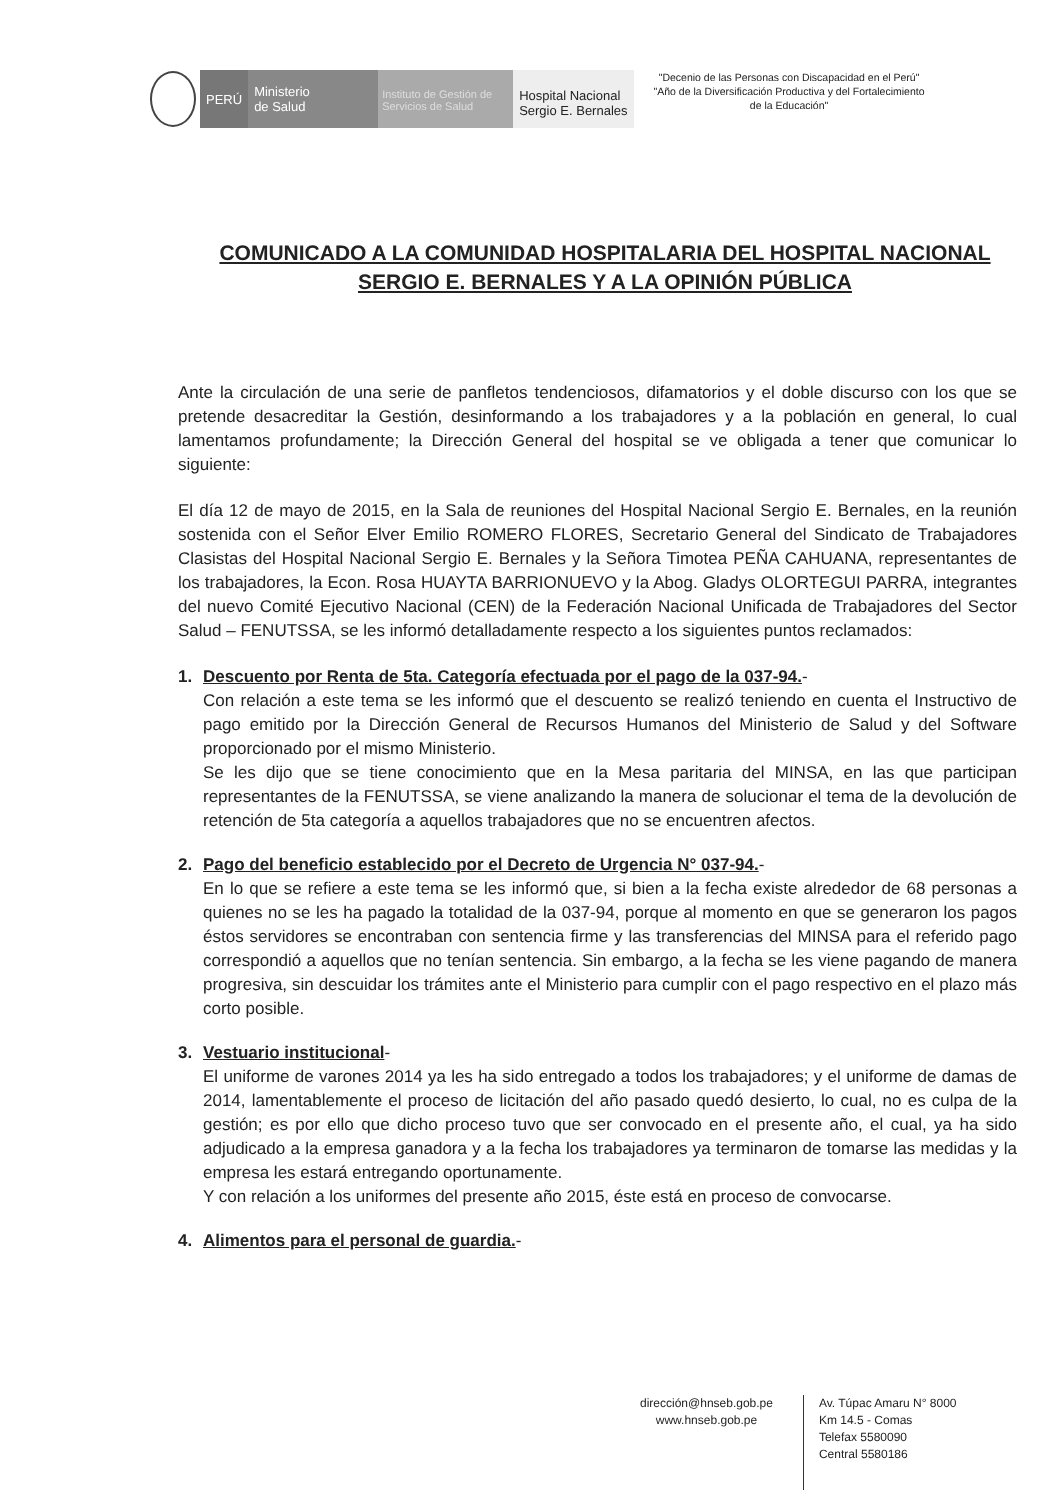PERÚ
Ministerio
de Salud
Instituto de Gestión de Servicios de Salud
Hospital Nacional
Sergio E. Bernales
"Decenio de las Personas con Discapacidad en el Perú"
"Año de la Diversificación Productiva y del Fortalecimiento
de la Educación"
COMUNICADO A LA COMUNIDAD HOSPITALARIA DEL HOSPITAL NACIONAL SERGIO E. BERNALES Y A LA OPINIÓN PÚBLICA
Ante la circulación de una serie de panfletos tendenciosos, difamatorios y el doble discurso con los que se pretende desacreditar la Gestión, desinformando a los trabajadores y a la población en general, lo cual lamentamos profundamente; la Dirección General del hospital se ve obligada a tener que comunicar lo siguiente:
El día 12 de mayo de 2015, en la Sala de reuniones del Hospital Nacional Sergio E. Bernales, en la reunión sostenida con el Señor Elver Emilio ROMERO FLORES, Secretario General del Sindicato de Trabajadores Clasistas del Hospital Nacional Sergio E. Bernales y la Señora Timotea PEÑA CAHUANA, representantes de los trabajadores, la Econ. Rosa HUAYTA BARRIONUEVO y la Abog. Gladys OLORTEGUI PARRA, integrantes del nuevo Comité Ejecutivo Nacional (CEN) de la Federación Nacional Unificada de Trabajadores del Sector Salud – FENUTSSA, se les informó detalladamente respecto a los siguientes puntos reclamados:
1. Descuento por Renta de 5ta. Categoría efectuada por el pago de la 037-94.-
Con relación a este tema se les informó que el descuento se realizó teniendo en cuenta el Instructivo de pago emitido por la Dirección General de Recursos Humanos del Ministerio de Salud y del Software proporcionado por el mismo Ministerio.
Se les dijo que se tiene conocimiento que en la Mesa paritaria del MINSA, en las que participan representantes de la FENUTSSA, se viene analizando la manera de solucionar el tema de la devolución de retención de 5ta categoría a aquellos trabajadores que no se encuentren afectos.
2. Pago del beneficio establecido por el Decreto de Urgencia N° 037-94.-
En lo que se refiere a este tema se les informó que, si bien a la fecha existe alrededor de 68 personas a quienes no se les ha pagado la totalidad de la 037-94, porque al momento en que se generaron los pagos éstos servidores se encontraban con sentencia firme y las transferencias del MINSA para el referido pago correspondió a aquellos que no tenían sentencia. Sin embargo, a la fecha se les viene pagando de manera progresiva, sin descuidar los trámites ante el Ministerio para cumplir con el pago respectivo en el plazo más corto posible.
3. Vestuario institucional-
El uniforme de varones 2014 ya les ha sido entregado a todos los trabajadores; y el uniforme de damas de 2014, lamentablemente el proceso de licitación del año pasado quedó desierto, lo cual, no es culpa de la gestión; es por ello que dicho proceso tuvo que ser convocado en el presente año, el cual, ya ha sido adjudicado a la empresa ganadora y a la fecha los trabajadores ya terminaron de tomarse las medidas y la empresa les estará entregando oportunamente.
Y con relación a los uniformes del presente año 2015, éste está en proceso de convocarse.
4. Alimentos para el personal de guardia.-
dirección@hnseb.gob.pe
www.hnseb.gob.pe
Av. Túpac Amaru N° 8000
Km 14.5 - Comas
Telefax 5580090
Central 5580186